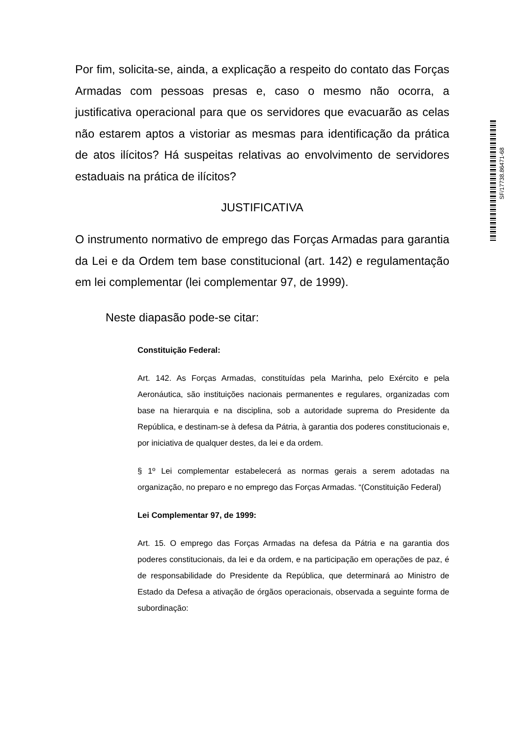Por fim, solicita-se, ainda, a explicação a respeito do contato das Forças Armadas com pessoas presas e, caso o mesmo não ocorra, a justificativa operacional para que os servidores que evacuarão as celas não estarem aptos a vistoriar as mesmas para identificação da prática de atos ilícitos? Há suspeitas relativas ao envolvimento de servidores estaduais na prática de ilícitos?
JUSTIFICATIVA
O instrumento normativo de emprego das Forças Armadas para garantia da Lei e da Ordem tem base constitucional (art. 142) e regulamentação em lei complementar (lei complementar 97, de 1999).
Neste diapasão pode-se citar:
Constituição Federal:
Art. 142. As Forças Armadas, constituídas pela Marinha, pelo Exército e pela Aeronáutica, são instituições nacionais permanentes e regulares, organizadas com base na hierarquia e na disciplina, sob a autoridade suprema do Presidente da República, e destinam-se à defesa da Pátria, à garantia dos poderes constitucionais e, por iniciativa de qualquer destes, da lei e da ordem.
§ 1º Lei complementar estabelecerá as normas gerais a serem adotadas na organização, no preparo e no emprego das Forças Armadas. “(Constituição Federal)
Lei Complementar 97, de 1999:
Art. 15. O emprego das Forças Armadas na defesa da Pátria e na garantia dos poderes constitucionais, da lei e da ordem, e na participação em operações de paz, é de responsabilidade do Presidente da República, que determinará ao Ministro de Estado da Defesa a ativação de órgãos operacionais, observada a seguinte forma de subordinação:
SF/17738.86471-68